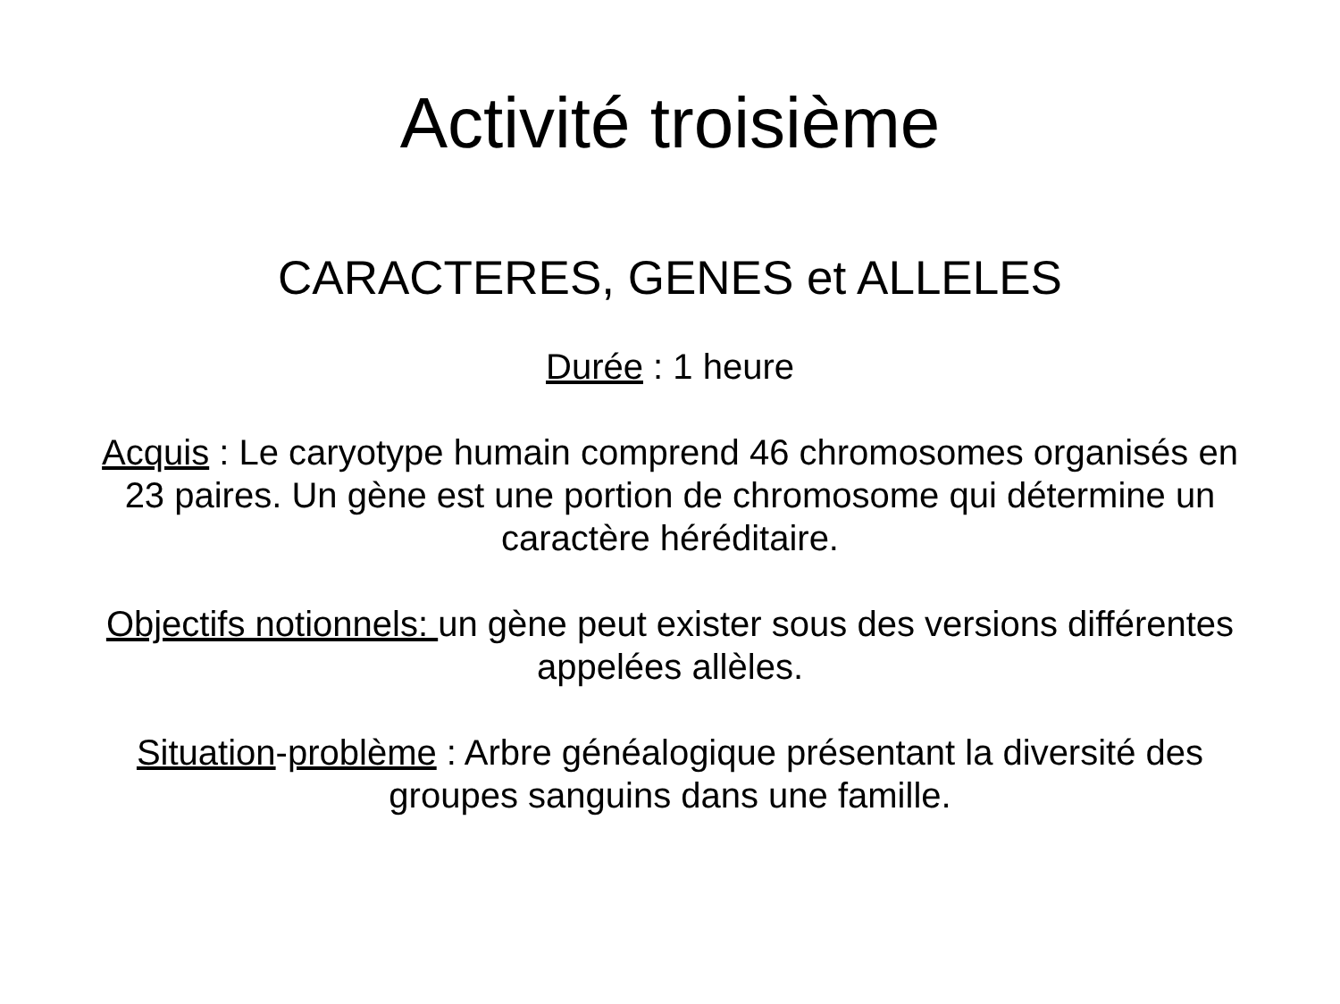Activité troisième
CARACTERES, GENES et ALLELES
Durée : 1 heure
Acquis : Le caryotype humain comprend 46 chromosomes organisés en 23 paires. Un gène est une portion de chromosome qui détermine un caractère héréditaire.
Objectifs notionnels: un gène peut exister sous des versions différentes appelées allèles.
Situation-problème : Arbre généalogique présentant la diversité des groupes sanguins dans une famille.